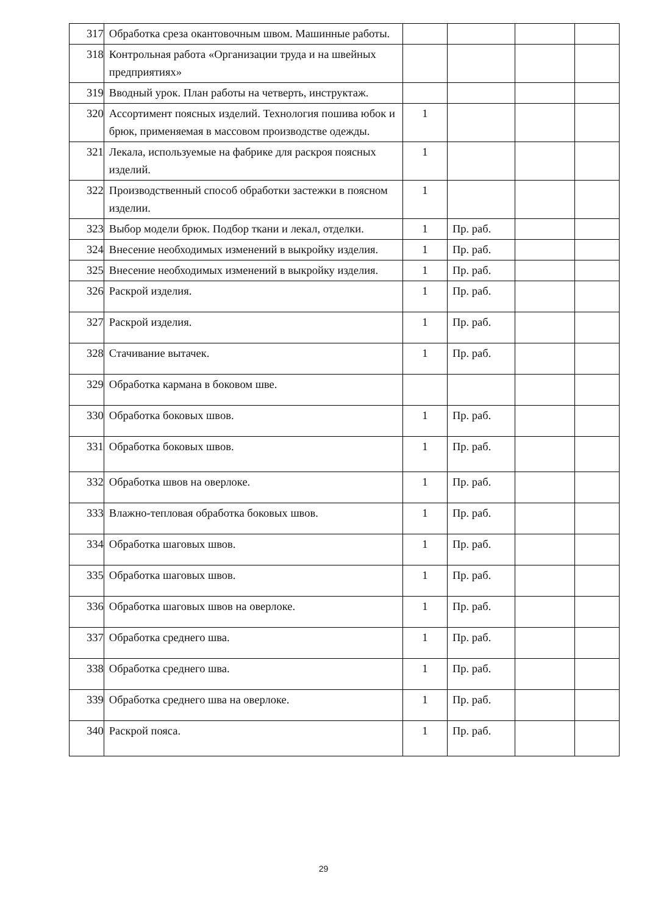| 317 | Обработка среза окантовочным швом. Машинные работы. | | | | |
| 318 | Контрольная работа «Организации труда и на швейных предприятиях» | | | | |
| 319 | Вводный урок. План работы на четверть, инструктаж. | | | | |
| 320 | Ассортимент поясных изделий. Технология пошива юбок и брюк, применяемая в массовом производстве одежды. | 1 | | | |
| 321 | Лекала, используемые на фабрике для раскроя поясных изделий. | 1 | | | |
| 322 | Производственный способ обработки застежки в поясном изделии. | 1 | | | |
| 323 | Выбор модели брюк. Подбор ткани и лекал, отделки. | 1 | Пр. раб. | | |
| 324 | Внесение необходимых изменений в выкройку изделия. | 1 | Пр. раб. | | |
| 325 | Внесение необходимых изменений в выкройку изделия. | 1 | Пр. раб. | | |
| 326 | Раскрой изделия. | 1 | Пр. раб. | | |
| 327 | Раскрой изделия. | 1 | Пр. раб. | | |
| 328 | Стачивание вытачек. | 1 | Пр. раб. | | |
| 329 | Обработка кармана в боковом шве. | | | | |
| 330 | Обработка боковых швов. | 1 | Пр. раб. | | |
| 331 | Обработка боковых швов. | 1 | Пр. раб. | | |
| 332 | Обработка швов на оверлоке. | 1 | Пр. раб. | | |
| 333 | Влажно-тепловая обработка боковых швов. | 1 | Пр. раб. | | |
| 334 | Обработка шаговых швов. | 1 | Пр. раб. | | |
| 335 | Обработка шаговых швов. | 1 | Пр. раб. | | |
| 336 | Обработка шаговых швов на оверлоке. | 1 | Пр. раб. | | |
| 337 | Обработка среднего шва. | 1 | Пр. раб. | | |
| 338 | Обработка среднего шва. | 1 | Пр. раб. | | |
| 339 | Обработка среднего шва на оверлоке. | 1 | Пр. раб. | | |
| 340 | Раскрой пояса. | 1 | Пр. раб. | | |
29